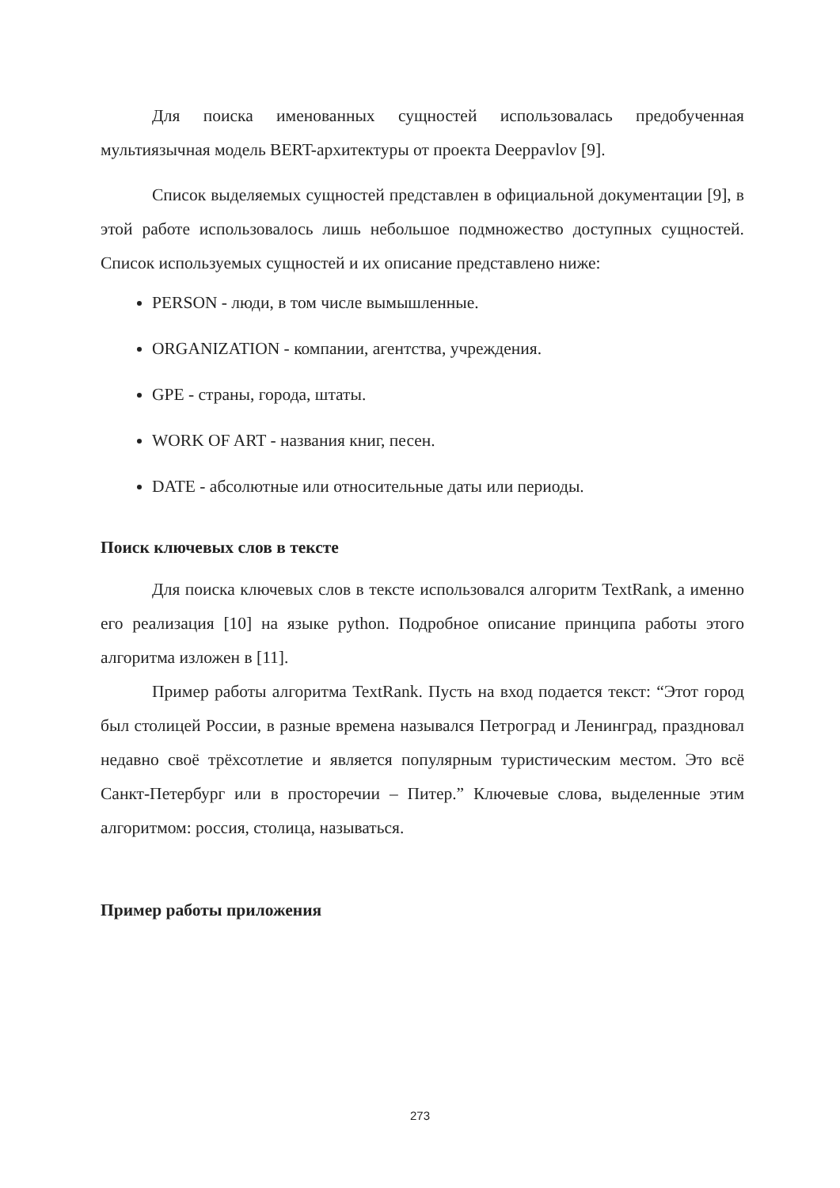Для поиска именованных сущностей использовалась предобученная мультиязычная модель BERT-архитектуры от проекта Deeppavlov [9].
Список выделяемых сущностей представлен в официальной документации [9], в этой работе использовалось лишь небольшое подмножество доступных сущностей. Список используемых сущностей и их описание представлено ниже:
PERSON - люди, в том числе вымышленные.
ORGANIZATION - компании, агентства, учреждения.
GPE - страны, города, штаты.
WORK OF ART - названия книг, песен.
DATE - абсолютные или относительные даты или периоды.
Поиск ключевых слов в тексте
Для поиска ключевых слов в тексте использовался алгоритм TextRank, а именно его реализация [10] на языке python. Подробное описание принципа работы этого алгоритма изложен в [11].
Пример работы алгоритма TextRank. Пусть на вход подается текст: “Этот город был столицей России, в разные времена назывался Петроград и Ленинград, праздновал недавно своё трёхсотлетие и является популярным туристическим местом. Это всё Санкт-Петербург или в просторечии – Питер.” Ключевые слова, выделенные этим алгоритмом: россия, столица, называться.
Пример работы приложения
273